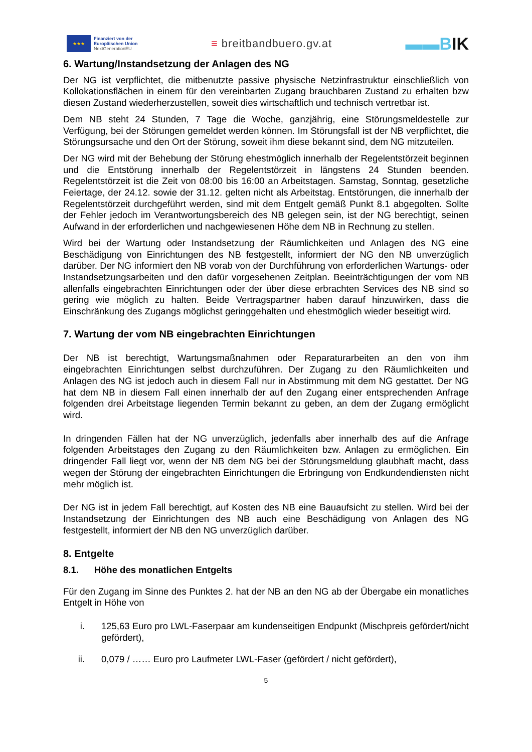★★★
Finanziert von der
Europäischen Union
NextGenerationEU
≡ breitbandbuero.gv.at
▬▬BIK
6. Wartung/Instandsetzung der Anlagen des NG
Der NG ist verpflichtet, die mitbenutzte passive physische Netzinfrastruktur einschließlich von Kollokationsflächen in einem für den vereinbarten Zugang brauchbaren Zustand zu erhalten bzw diesen Zustand wiederherzustellen, soweit dies wirtschaftlich und technisch vertretbar ist.
Dem NB steht 24 Stunden, 7 Tage die Woche, ganzjährig, eine Störungsmeldestelle zur Verfügung, bei der Störungen gemeldet werden können. Im Störungsfall ist der NB verpflichtet, die Störungsursache und den Ort der Störung, soweit ihm diese bekannt sind, dem NG mitzuteilen.
Der NG wird mit der Behebung der Störung ehestmöglich innerhalb der Regelentstörzeit beginnen und die Entstörung innerhalb der Regelentstörzeit in längstens 24 Stunden beenden. Regelentstörzeit ist die Zeit von 08:00 bis 16:00 an Arbeitstagen. Samstag, Sonntag, gesetzliche Feiertage, der 24.12. sowie der 31.12. gelten nicht als Arbeitstag. Entstörungen, die innerhalb der Regelentstörzeit durchgeführt werden, sind mit dem Entgelt gemäß Punkt 8.1 abgegolten. Sollte der Fehler jedoch im Verantwortungsbereich des NB gelegen sein, ist der NG berechtigt, seinen Aufwand in der erforderlichen und nachgewiesenen Höhe dem NB in Rechnung zu stellen.
Wird bei der Wartung oder Instandsetzung der Räumlichkeiten und Anlagen des NG eine Beschädigung von Einrichtungen des NB festgestellt, informiert der NG den NB unverzüglich darüber. Der NG informiert den NB vorab von der Durchführung von erforderlichen Wartungs- oder Instandsetzungsarbeiten und den dafür vorgesehenen Zeitplan. Beeinträchtigungen der vom NB allenfalls eingebrachten Einrichtungen oder der über diese erbrachten Services des NB sind so gering wie möglich zu halten. Beide Vertragspartner haben darauf hinzuwirken, dass die Einschränkung des Zugangs möglichst geringgehalten und ehestmöglich wieder beseitigt wird.
7. Wartung der vom NB eingebrachten Einrichtungen
Der NB ist berechtigt, Wartungsmaßnahmen oder Reparaturarbeiten an den von ihm eingebrachten Einrichtungen selbst durchzuführen. Der Zugang zu den Räumlichkeiten und Anlagen des NG ist jedoch auch in diesem Fall nur in Abstimmung mit dem NG gestattet. Der NG hat dem NB in diesem Fall einen innerhalb der auf den Zugang einer entsprechenden Anfrage folgenden drei Arbeitstage liegenden Termin bekannt zu geben, an dem der Zugang ermöglicht wird.
In dringenden Fällen hat der NG unverzüglich, jedenfalls aber innerhalb des auf die Anfrage folgenden Arbeitstages den Zugang zu den Räumlichkeiten bzw. Anlagen zu ermöglichen. Ein dringender Fall liegt vor, wenn der NB dem NG bei der Störungsmeldung glaubhaft macht, dass wegen der Störung der eingebrachten Einrichtungen die Erbringung von Endkundendiensten nicht mehr möglich ist.
Der NG ist in jedem Fall berechtigt, auf Kosten des NB eine Bauaufsicht zu stellen. Wird bei der Instandsetzung der Einrichtungen des NB auch eine Beschädigung von Anlagen des NG festgestellt, informiert der NB den NG unverzüglich darüber.
8. Entgelte
8.1. Höhe des monatlichen Entgelts
Für den Zugang im Sinne des Punktes 2. hat der NB an den NG ab der Übergabe ein monatliches Entgelt in Höhe von
i. 125,63 Euro pro LWL-Faserpaar am kundenseitigen Endpunkt (Mischpreis gefördert/nicht gefördert),
ii. 0,079 / …… Euro pro Laufmeter LWL-Faser (gefördert / nicht gefördert),
5